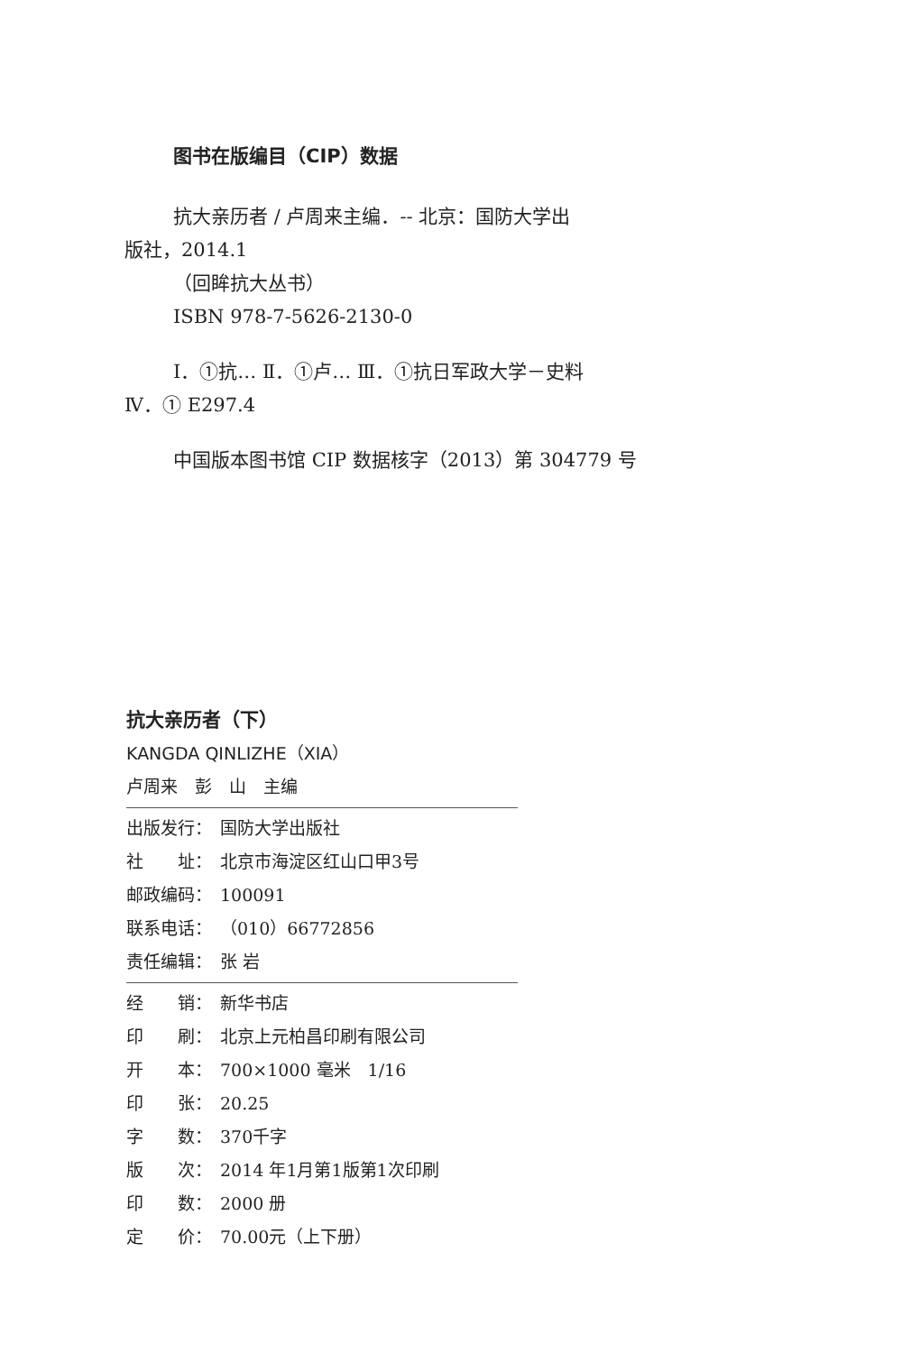图书在版编目（CIP）数据
抗大亲历者 / 卢周来主编．-- 北京：国防大学出
版社，2014.1
（回眸抗大丛书）
ISBN 978-7-5626-2130-0
Ⅰ．①抗… Ⅱ．①卢… Ⅲ．①抗日军政大学－史料
Ⅳ．① E297.4
中国版本图书馆 CIP 数据核字（2013）第 304779 号
抗大亲历者（下）
KANGDA QINLIZHE（XIA）
卢周来　彭　山　主编
出版发行： 国防大学出版社
社　　址： 北京市海淀区红山口甲3号
邮政编码： 100091
联系电话： （010）66772856
责任编辑： 张 岩
经　　销： 新华书店
印　　刷： 北京上元柏昌印刷有限公司
开　　本： 700×1000 毫米　1/16
印　　张： 20.25
字　　数： 370千字
版　　次： 2014 年1月第1版第1次印刷
印　　数： 2000 册
定　　价： 70.00元（上下册）